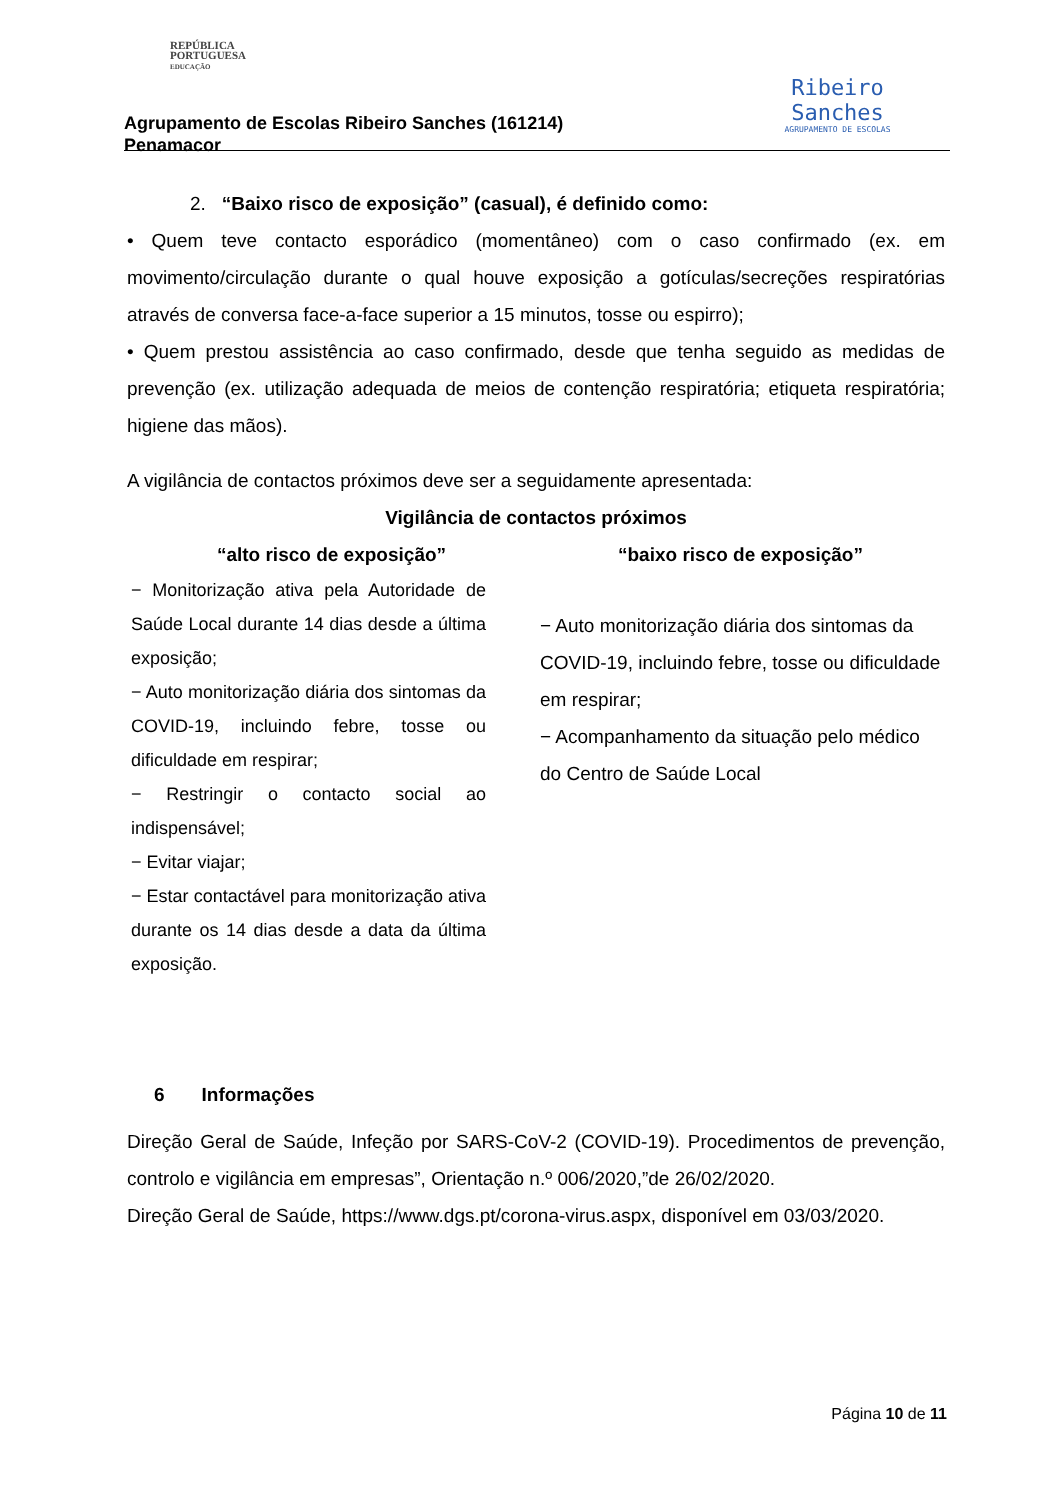REPÚBLICA
PORTUGUESA
EDUCAÇÃO
Agrupamento de Escolas Ribeiro Sanches (161214)
Penamacor
Ribeiro
Sanches
AGRUPAMENTO DE ESCOLAS
2. “Baixo risco de exposição” (casual), é definido como:
• Quem teve contacto esporádico (momentâneo) com o caso confirmado (ex. em movimento/circulação durante o qual houve exposição a gotículas/secreções respiratórias através de conversa face-a-face superior a 15 minutos, tosse ou espirro);
• Quem prestou assistência ao caso confirmado, desde que tenha seguido as medidas de prevenção (ex. utilização adequada de meios de contenção respiratória; etiqueta respiratória; higiene das mãos).
A vigilância de contactos próximos deve ser a seguidamente apresentada:
| Vigilância de contactos próximos | |
| --- | --- |
| “alto risco de exposição” | “baixo risco de exposição” |
| − Monitorização ativa pela Autoridade de Saúde Local durante 14 dias desde a última exposição; − Auto monitorização diária dos sintomas da COVID-19, incluindo febre, tosse ou dificuldade em respirar; − Restringir o contacto social ao indispensável; − Evitar viajar; − Estar contactável para monitorização ativa durante os 14 dias desde a data da última exposição. | − Auto monitorização diária dos sintomas da COVID-19, incluindo febre, tosse ou dificuldade em respirar; − Acompanhamento da situação pelo médico do Centro de Saúde Local |
6 Informações
Direção Geral de Saúde, Infeção por SARS-CoV-2 (COVID-19). Procedimentos de prevenção, controlo e vigilância em empresas”, Orientação n.º 006/2020,”de 26/02/2020.
Direção Geral de Saúde, https://www.dgs.pt/corona-virus.aspx, disponível em 03/03/2020.
Página 10 de 11